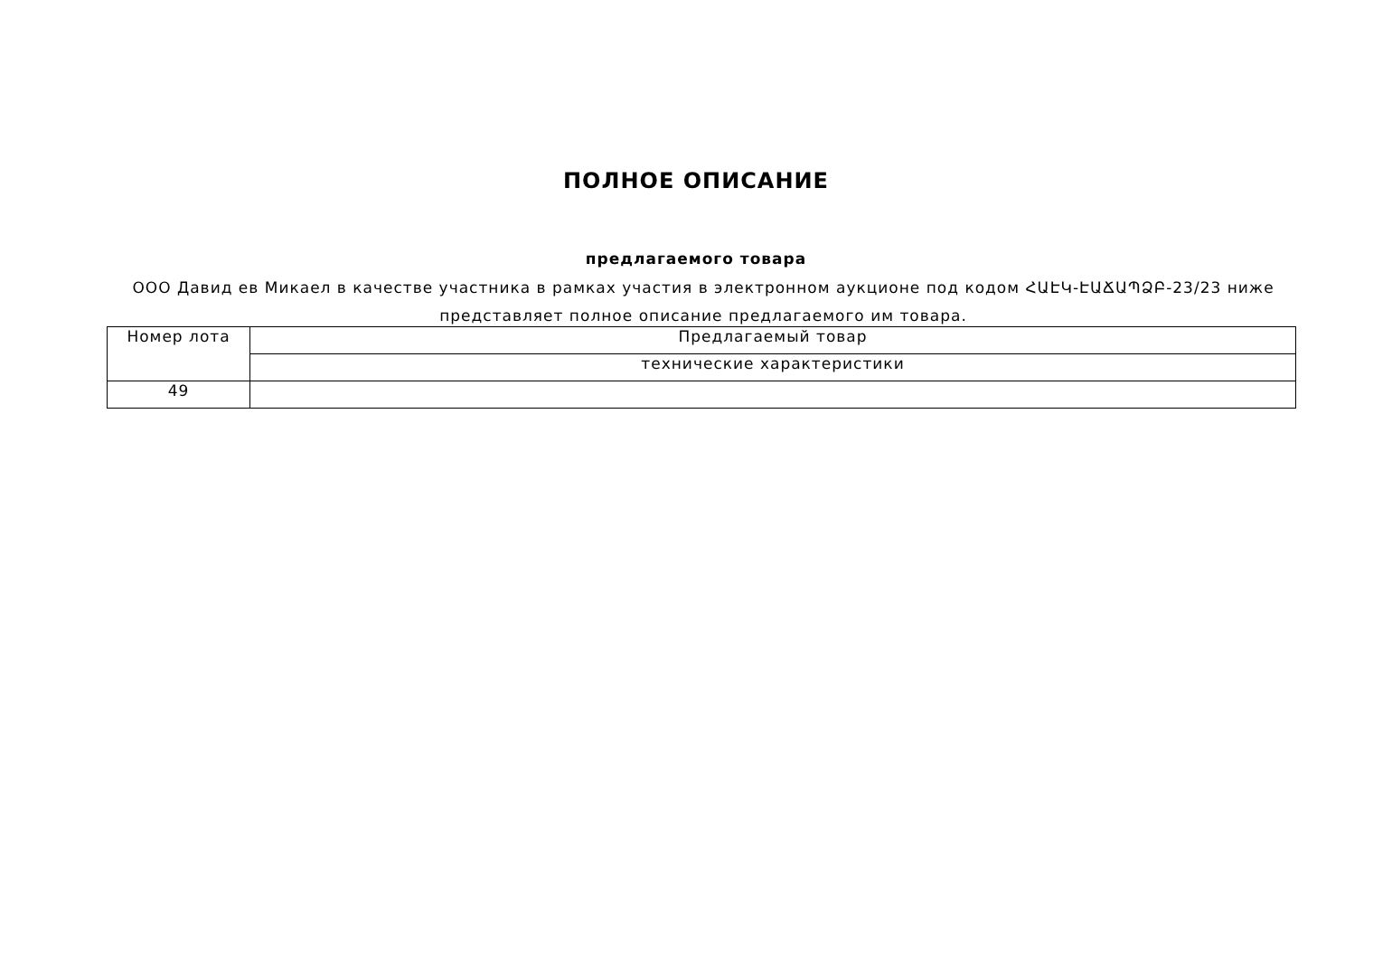ПОЛНОЕ ОПИСАНИЕ
предлагаемого товара
ООО Давид ев Микаел в качестве участника в рамках участия в электронном аукционе под кодом ՀԱԷԿ-ԷԱՃԱՊՁԲ-23/23 ниже представляет полное описание предлагаемого им товара.
| Номер лота | Предлагаемый товар |
| --- | --- |
| | технические характеристики |
| 49 | |